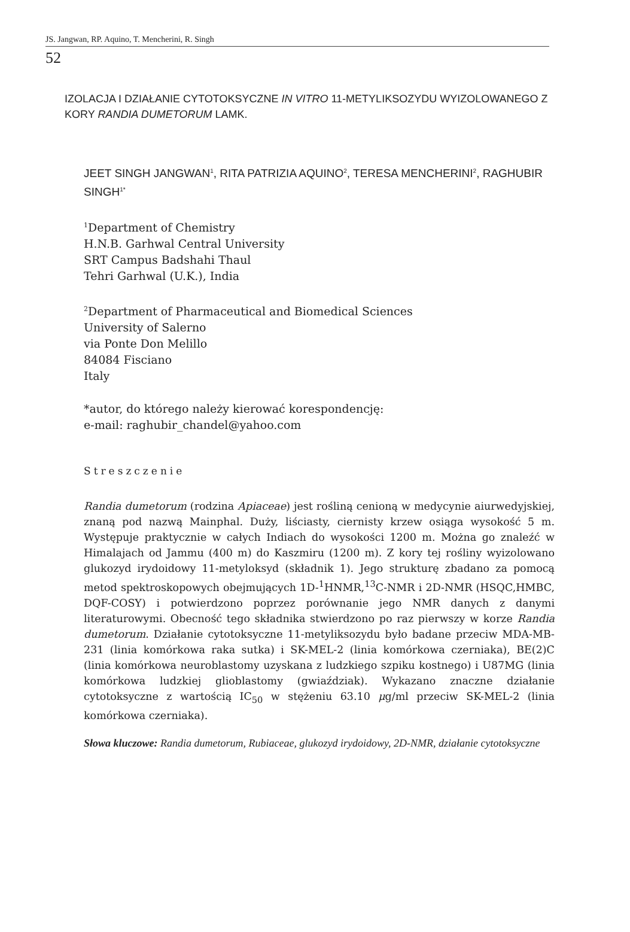JS. Jangwan, RP. Aquino, T. Mencherini, R. Singh
52
IZOLACJA I DZIAŁANIE CYTOTOKSYCZNE IN VITRO 11-METYLIKSOZYDU WYIZOLOWANEGO Z KORY RANDIA DUMETORUM LAMK.
JEET SINGH JANGWAN<sup>1</sup>, RITA PATRIZIA AQUINO<sup>2</sup>, TERESA MENCHERINI<sup>2</sup>, RAGHUBIR SINGH<sup>1*</sup>
<sup>1</sup> Department of Chemistry
H.N.B. Garhwal Central University
SRT Campus Badshahi Thaul
Tehri Garhwal (U.K.), India
<sup>2</sup> Department of Pharmaceutical and Biomedical Sciences
University of Salerno
via Ponte Don Melillo
84084 Fisciano
Italy
*autor, do którego należy kierować korespondencję:
e-mail: raghubir_chandel@yahoo.com
Streszczenie
Randia dumetorum (rodzina Apiaceae) jest rośliną cenioną w medycynie aiurwedyjskiej, znaną pod nazwą Mainphal. Duży, liściasty, ciernisty krzew osiąga wysokość 5 m. Występuje praktycznie w całych Indiach do wysokości 1200 m. Można go znaleźć w Himalajach od Jammu (400 m) do Kaszmiru (1200 m). Z kory tej rośliny wyizolowano glukozyd irydoidowy 11-metyloksyd (składnik 1). Jego strukturę zbadano za pomocą metod spektroskopowych obejmujących 1D-<sup>1</sup>HNMR,<sup>13</sup>C-NMR i 2D-NMR (HSQC,HMBC, DQF-COSY) i potwierdzono poprzez porównanie jego NMR danych z danymi literaturowymi. Obecność tego składnika stwierdzono po raz pierwszy w korze Randia dumetorum. Działanie cytotoksyczne 11-metyliksozydu było badane przeciw MDA-MB-231 (linia komórkowa raka sutka) i SK-MEL-2 (linia komórkowa czerniaka), BE(2)C (linia komórkowa neuroblastomy uzyskana z ludzkiego szpiku kostnego) i U87MG (linia komórkowa ludzkiej glioblastomy (gwiaździak). Wykazano znaczne działanie cytotoksyczne z wartością IC<sub>50</sub> w stężeniu 63.10 μg/ml przeciw SK-MEL-2 (linia komórkowa czerniaka).
Słowa kluczowe: Randia dumetorum, Rubiaceae, glukozyd irydoidowy, 2D-NMR, działanie cytotoksyczne